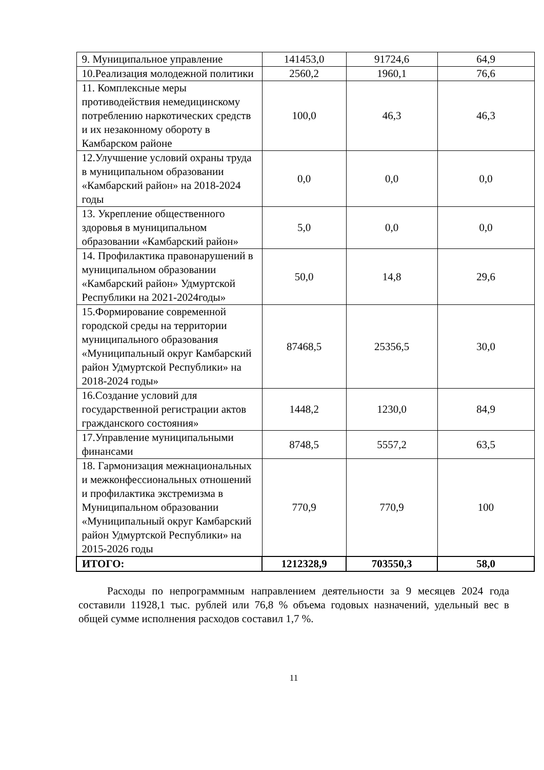| 9. Муниципальное управление | 141453,0 | 91724,6 | 64,9 |
| 10.Реализация молодежной политики | 2560,2 | 1960,1 | 76,6 |
| 11. Комплексные меры противодействия немедицинскому потреблению наркотических средств и их незаконному обороту в Камбарском районе | 100,0 | 46,3 | 46,3 |
| 12.Улучшение условий охраны труда в муниципальном образовании «Камбарский район» на 2018-2024 годы | 0,0 | 0,0 | 0,0 |
| 13. Укрепление общественного здоровья в муниципальном образовании «Камбарский район» | 5,0 | 0,0 | 0,0 |
| 14. Профилактика правонарушений в муниципальном образовании «Камбарский район» Удмуртской Республики на 2021-2024годы» | 50,0 | 14,8 | 29,6 |
| 15.Формирование современной городской среды на территории муниципального образования «Муниципальный округ Камбарский район Удмуртской Республики» на 2018-2024 годы» | 87468,5 | 25356,5 | 30,0 |
| 16.Создание условий для государственной регистрации актов гражданского состояния» | 1448,2 | 1230,0 | 84,9 |
| 17.Управление муниципальными финансами | 8748,5 | 5557,2 | 63,5 |
| 18. Гармонизация межнациональных и межконфессиональных отношений и профилактика экстремизма в Муниципальном образовании «Муниципальный округ Камбарский район Удмуртской Республики» на 2015-2026 годы | 770,9 | 770,9 | 100 |
| ИТОГО: | 1212328,9 | 703550,3 | 58,0 |
Расходы по непрограммным направлением деятельности за 9 месяцев 2024 года составили 11928,1 тыс. рублей или 76,8 % объема годовых назначений, удельный вес в общей сумме исполнения расходов составил 1,7 %.
11